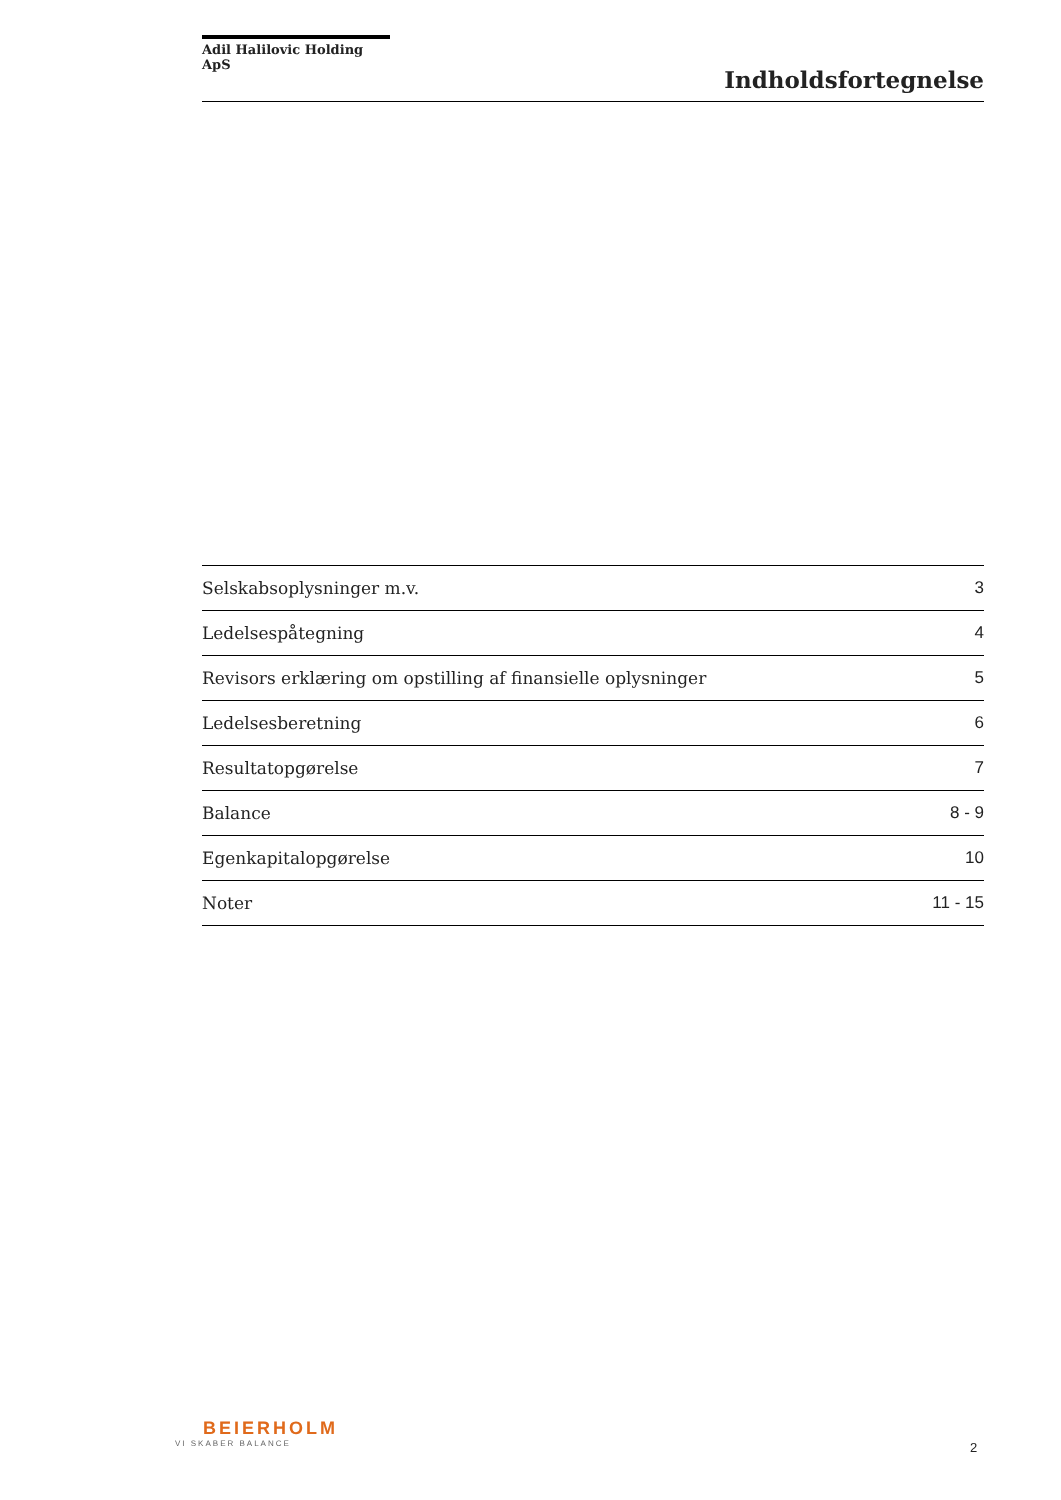Adil Halilovic Holding ApS
Indholdsfortegnelse
| Selskabsoplysninger m.v. | 3 |
| Ledelsespåtegning | 4 |
| Revisors erklæring om opstilling af finansielle oplysninger | 5 |
| Ledelsesberetning | 6 |
| Resultatopgørelse | 7 |
| Balance | 8 - 9 |
| Egenkapitalopgørelse | 10 |
| Noter | 11 - 15 |
BEIERHOLM
VI SKABER BALANCE
2